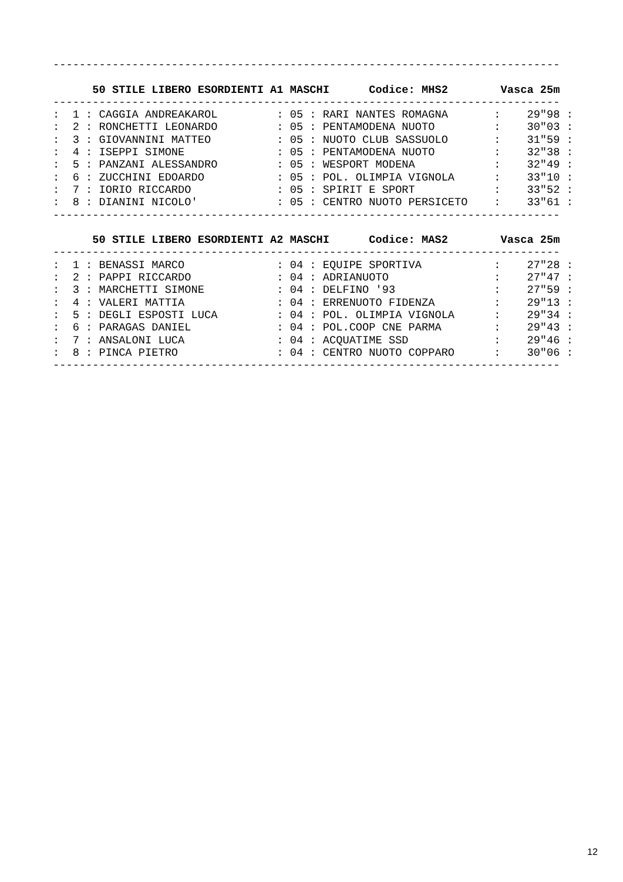-----------------------------------------------------------------------------

      50 STILE LIBERO ESORDIENTI A1 MASCHI      Codice: MHS2        Vasca 25m
-----------------------------------------------------------------------------
:  1 : CAGGIA ANDREAKAROL         : 05 : RARI NANTES ROMAGNA       :    29"98 :
:  2 : RONCHETTI LEONARDO         : 05 : PENTAMODENA NUOTO         :    30"03 :
:  3 : GIOVANNINI MATTEO          : 05 : NUOTO CLUB SASSUOLO       :    31"59 :
:  4 : ISEPPI SIMONE              : 05 : PENTAMODENA NUOTO         :    32"38 :
:  5 : PANZANI ALESSANDRO         : 05 : WESPORT MODENA            :    32"49 :
:  6 : ZUCCHINI EDOARDO           : 05 : POL. OLIMPIA VIGNOLA      :    33"10 :
:  7 : IORIO RICCARDO             : 05 : SPIRIT E SPORT            :    33"52 :
:  8 : DIANINI NICOLO'            : 05 : CENTRO NUOTO PERSICETO    :    33"61 :
-----------------------------------------------------------------------------

      50 STILE LIBERO ESORDIENTI A2 MASCHI      Codice: MAS2        Vasca 25m
-----------------------------------------------------------------------------
:  1 : BENASSI MARCO              : 04 : EQUIPE SPORTIVA           :    27"28 :
:  2 : PAPPI RICCARDO             : 04 : ADRIANUOTO                :    27"47 :
:  3 : MARCHETTI SIMONE           : 04 : DELFINO '93               :    27"59 :
:  4 : VALERI MATTIA              : 04 : ERRENUOTO FIDENZA         :    29"13 :
:  5 : DEGLI ESPOSTI LUCA         : 04 : POL. OLIMPIA VIGNOLA      :    29"34 :
:  6 : PARAGAS DANIEL             : 04 : POL.COOP CNE PARMA        :    29"43 :
:  7 : ANSALONI LUCA              : 04 : ACQUATIME SSD             :    29"46 :
:  8 : PINCA PIETRO               : 04 : CENTRO NUOTO COPPARO      :    30"06 :
-----------------------------------------------------------------------------
12